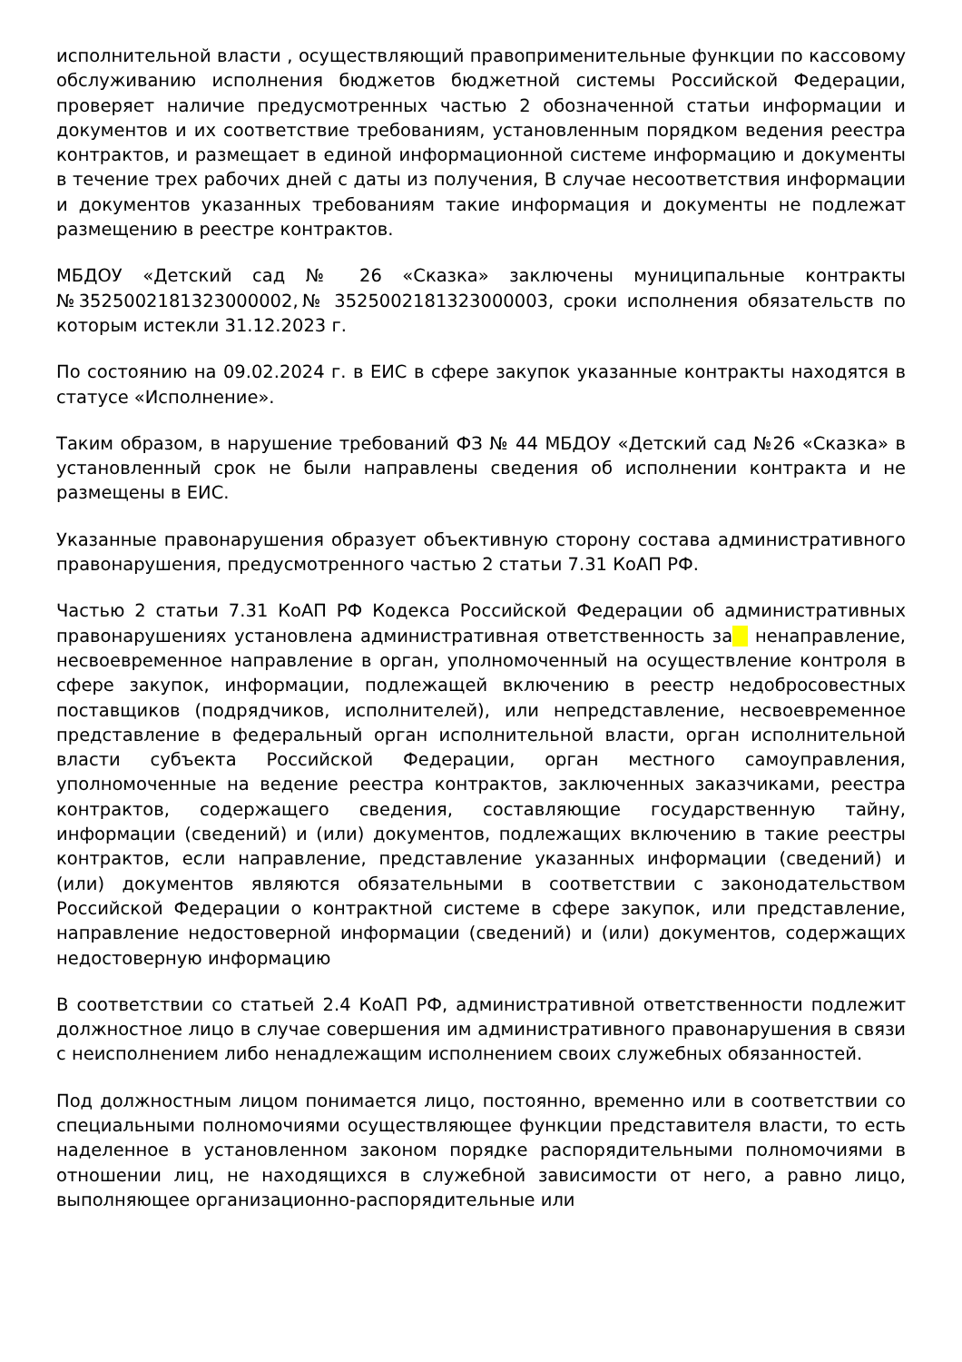исполнительной власти , осуществляющий правоприменительные функции по кассовому обслуживанию исполнения бюджетов бюджетной системы Российской Федерации, проверяет наличие предусмотренных частью 2 обозначенной статьи информации и документов и их соответствие требованиям, установленным порядком ведения реестра контрактов, и размещает в единой информационной системе информацию и документы в течение трех рабочих дней с даты из получения, В случае несоответствия информации и документов указанных требованиям такие информация и документы не подлежат размещению в реестре контрактов.
МБДОУ «Детский сад № 26 «Сказка» заключены муниципальные контракты №3525002181323000002,№ 3525002181323000003, сроки исполнения обязательств по которым истекли 31.12.2023 г.
По состоянию на 09.02.2024 г. в ЕИС в сфере закупок указанные контракты находятся в статусе «Исполнение».
Таким образом, в нарушение требований ФЗ № 44 МБДОУ «Детский сад №26 «Сказка» в установленный срок не были направлены сведения об исполнении контракта и не размещены в ЕИС.
Указанные правонарушения образует объективную сторону состава административного правонарушения, предусмотренного частью 2 статьи 7.31 КоАП РФ.
Частью 2 статьи 7.31 КоАП РФ Кодекса Российской Федерации об административных правонарушениях установлена административная ответственность за ненаправление, несвоевременное направление в орган, уполномоченный на осуществление контроля в сфере закупок, информации, подлежащей включению в реестр недобросовестных поставщиков (подрядчиков, исполнителей), или непредставление, несвоевременное представление в федеральный орган исполнительной власти, орган исполнительной власти субъекта Российской Федерации, орган местного самоуправления, уполномоченные на ведение реестра контрактов, заключенных заказчиками, реестра контрактов, содержащего сведения, составляющие государственную тайну, информации (сведений) и (или) документов, подлежащих включению в такие реестры контрактов, если направление, представление указанных информации (сведений) и (или) документов являются обязательными в соответствии с законодательством Российской Федерации о контрактной системе в сфере закупок, или представление, направление недостоверной информации (сведений) и (или) документов, содержащих недостоверную информацию
В соответствии со статьей 2.4 КоАП РФ, административной ответственности подлежит должностное лицо в случае совершения им административного правонарушения в связи с неисполнением либо ненадлежащим исполнением своих служебных обязанностей.
Под должностным лицом понимается лицо, постоянно, временно или в соответствии со специальными полномочиями осуществляющее функции представителя власти, то есть наделенное в установленном законом порядке распорядительными полномочиями в отношении лиц, не находящихся в служебной зависимости от него, а равно лицо, выполняющее организационно-распорядительные или